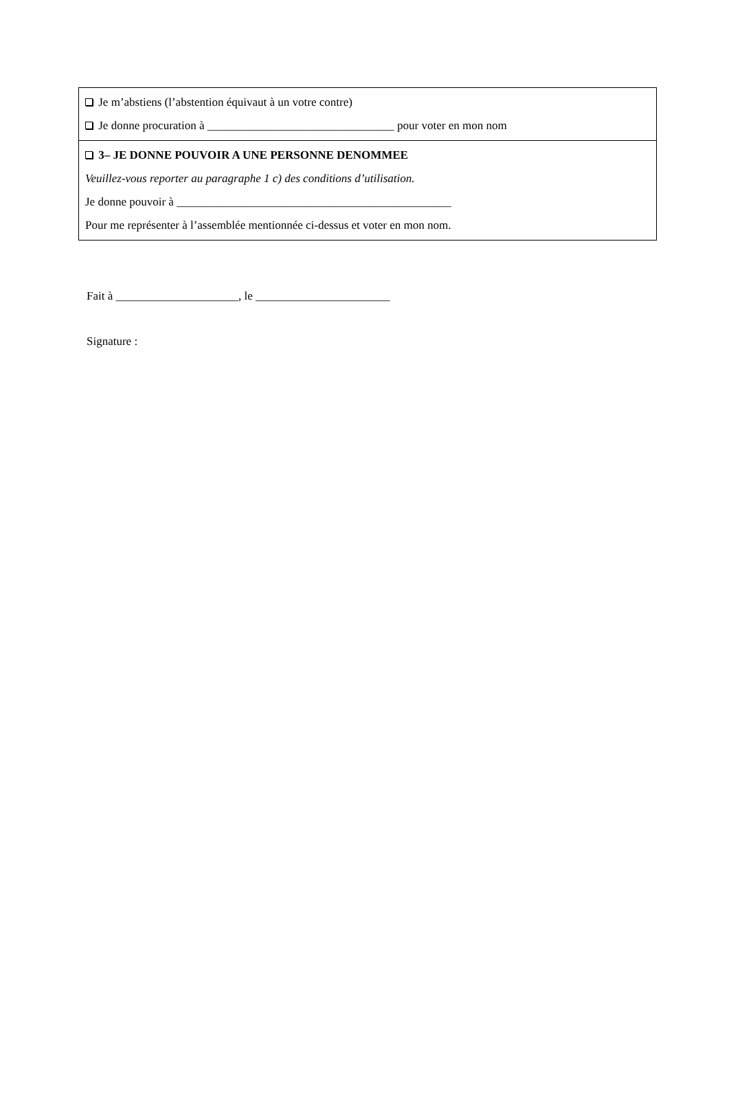Je m’abstiens (l’abstention équivaut à un votre contre)
Je donne procuration à ________________________________ pour voter en mon nom
3– JE DONNE POUVOIR A UNE PERSONNE DENOMMEE
Veuillez-vous reporter au paragraphe 1 c) des conditions d’utilisation.
Je donne pouvoir à _______________________________________________
Pour me représenter à l’assemblée mentionnée ci-dessus et voter en mon nom.
Fait à _____________________, le _______________________
Signature :